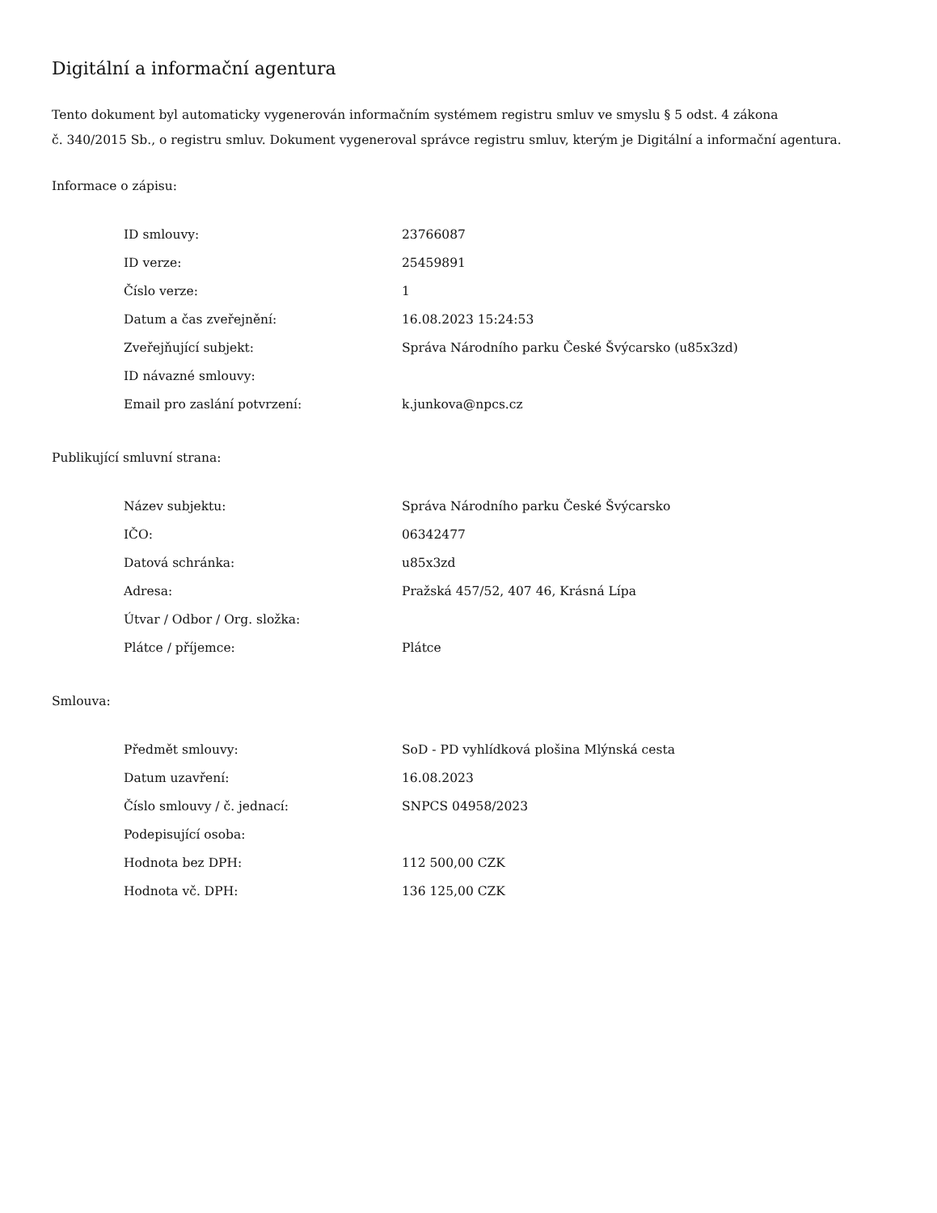Digitální a informační agentura
Tento dokument byl automaticky vygenerován informačním systémem registru smluv ve smyslu § 5 odst. 4 zákona
č. 340/2015 Sb., o registru smluv. Dokument vygeneroval správce registru smluv, kterým je Digitální a informační agentura.
Informace o zápisu:
| ID smlouvy: | 23766087 |
| ID verze: | 25459891 |
| Číslo verze: | 1 |
| Datum a čas zveřejnění: | 16.08.2023 15:24:53 |
| Zveřejňující subjekt: | Správa Národního parku České Švýcarsko (u85x3zd) |
| ID návazné smlouvy: | |
| Email pro zaslání potvrzení: | k.junkova@npcs.cz |
Publikující smluvní strana:
| Název subjektu: | Správa Národního parku České Švýcarsko |
| IČO: | 06342477 |
| Datová schránka: | u85x3zd |
| Adresa: | Pražská 457/52, 407 46, Krásná Lípa |
| Útvar / Odbor / Org. složka: | |
| Plátce / příjemce: | Plátce |
Smlouva:
| Předmět smlouvy: | SoD - PD vyhlídková plošina Mlýnská cesta |
| Datum uzavření: | 16.08.2023 |
| Číslo smlouvy / č. jednací: | SNPCS 04958/2023 |
| Podepisující osoba: | |
| Hodnota bez DPH: | 112 500,00 CZK |
| Hodnota vč. DPH: | 136 125,00 CZK |